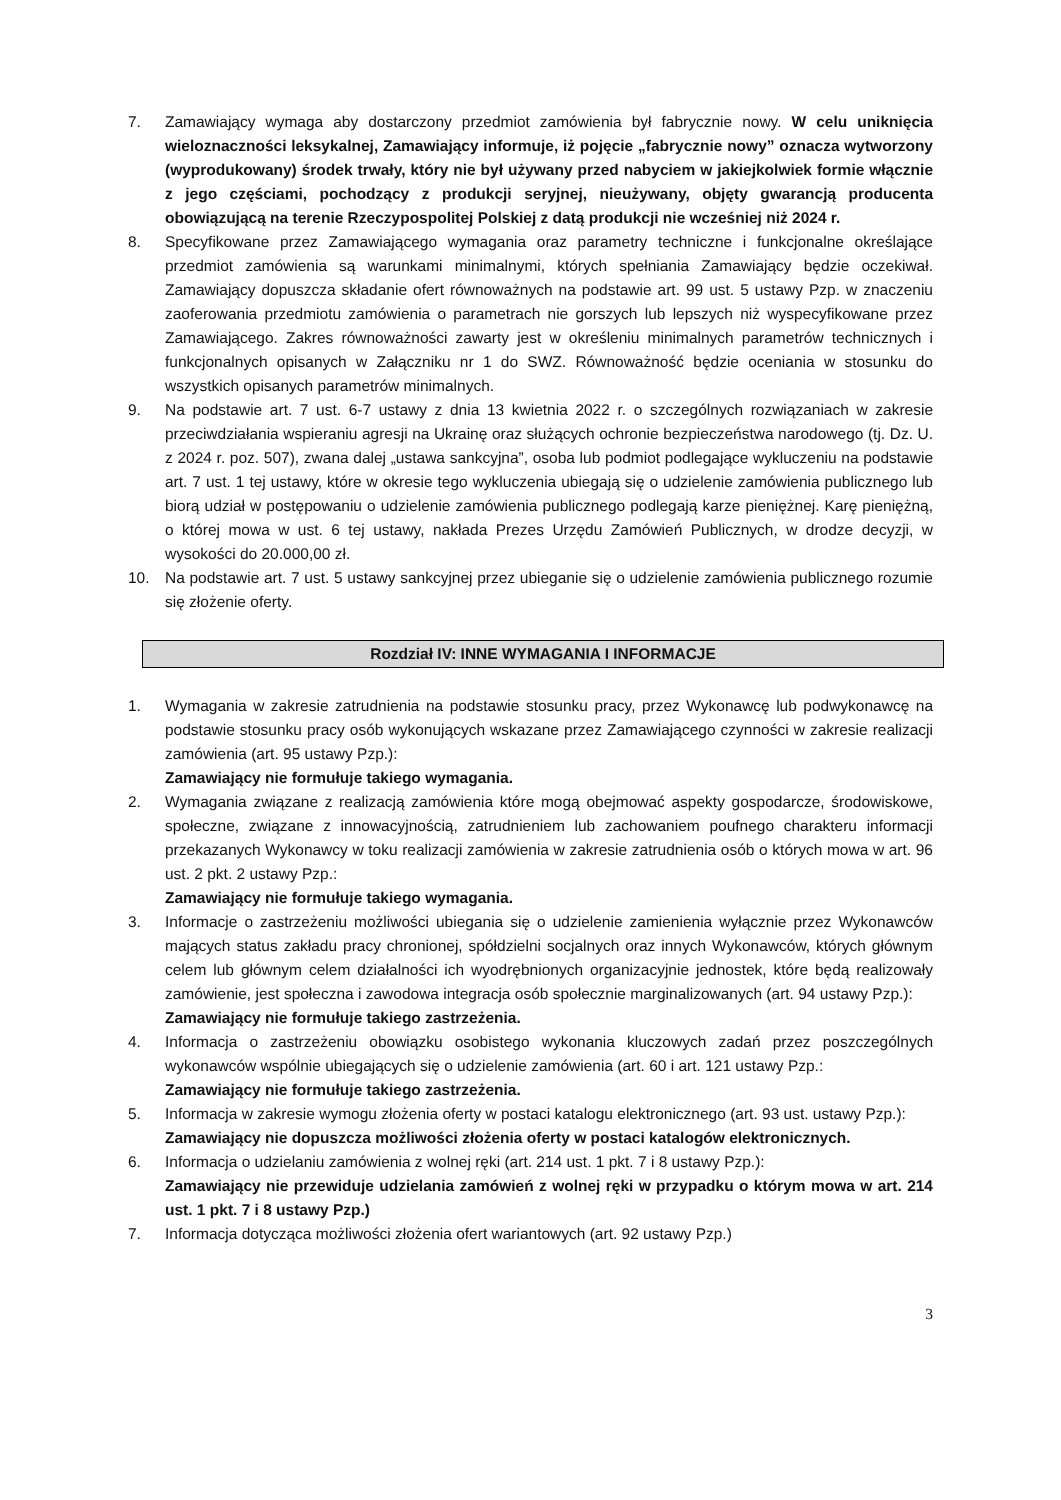7. Zamawiający wymaga aby dostarczony przedmiot zamówienia był fabrycznie nowy. W celu uniknięcia wieloznaczności leksykalnej, Zamawiający informuje, iż pojęcie „fabrycznie nowy” oznacza wytworzony (wyprodukowany) środek trwały, który nie był używany przed nabyciem w jakiejkolwiek formie włącznie z jego częściami, pochodzący z produkcji seryjnej, nieużywany, objęty gwarancją producenta obowiązującą na terenie Rzeczypospolitej Polskiej z datą produkcji nie wcześniej niż 2024 r.
8. Specyfikowane przez Zamawiającego wymagania oraz parametry techniczne i funkcjonalne określające przedmiot zamówienia są warunkami minimalnymi, których spełniania Zamawiający będzie oczekiwał. Zamawiający dopuszcza składanie ofert równoważnych na podstawie art. 99 ust. 5 ustawy Pzp. w znaczeniu zaoferowania przedmiotu zamówienia o parametrach nie gorszych lub lepszych niż wyspecyfikowane przez Zamawiającego. Zakres równoważności zawarty jest w określeniu minimalnych parametrów technicznych i funkcjonalnych opisanych w Załączniku nr 1 do SWZ. Równoważność będzie oceniania w stosunku do wszystkich opisanych parametrów minimalnych.
9. Na podstawie art. 7 ust. 6-7 ustawy z dnia 13 kwietnia 2022 r. o szczególnych rozwiązaniach w zakresie przeciwdziałania wspieraniu agresji na Ukrainę oraz służących ochronie bezpieczeństwa narodowego (tj. Dz. U. z 2024 r. poz. 507), zwana dalej „ustawa sankcyjna”, osoba lub podmiot podlegające wykluczeniu na podstawie art. 7 ust. 1 tej ustawy, które w okresie tego wykluczenia ubiegają się o udzielenie zamówienia publicznego lub biorą udział w postępowaniu o udzielenie zamówienia publicznego podlegają karze pieniężnej. Karę pieniężną, o której mowa w ust. 6 tej ustawy, nakłada Prezes Urzędu Zamówień Publicznych, w drodze decyzji, w wysokości do 20.000,00 zł.
10. Na podstawie art. 7 ust. 5 ustawy sankcyjnej przez ubieganie się o udzielenie zamówienia publicznego rozumie się złożenie oferty.
Rozdział IV: INNE WYMAGANIA I INFORMACJE
1. Wymagania w zakresie zatrudnienia na podstawie stosunku pracy, przez Wykonawcę lub podwykonawcę na podstawie stosunku pracy osób wykonujących wskazane przez Zamawiającego czynności w zakresie realizacji zamówienia (art. 95 ustawy Pzp.):
Zamawiający nie formułuje takiego wymagania.
2. Wymagania związane z realizacją zamówienia które mogą obejmować aspekty gospodarcze, środowiskowe, społeczne, związane z innowacyjnością, zatrudnieniem lub zachowaniem poufnego charakteru informacji przekazanych Wykonawcy w toku realizacji zamówienia w zakresie zatrudnienia osób o których mowa w art. 96 ust. 2 pkt. 2 ustawy Pzp.:
Zamawiający nie formułuje takiego wymagania.
3. Informacje o zastrzeżeniu możliwości ubiegania się o udzielenie zamienienia wyłącznie przez Wykonawców mających status zakładu pracy chronionej, spółdzielni socjalnych oraz innych Wykonawców, których głównym celem lub głównym celem działalności ich wyodrębnionych organizacyjnie jednostek, które będą realizowały zamówienie, jest społeczna i zawodowa integracja osób społecznie marginalizowanych (art. 94 ustawy Pzp.):
Zamawiający nie formułuje takiego zastrzeżenia.
4. Informacja o zastrzeżeniu obowiązku osobistego wykonania kluczowych zadań przez poszczególnych wykonawców wspólnie ubiegających się o udzielenie zamówienia (art. 60 i art. 121 ustawy Pzp.:
Zamawiający nie formułuje takiego zastrzeżenia.
5. Informacja w zakresie wymogu złożenia oferty w postaci katalogu elektronicznego (art. 93 ust. ustawy Pzp.):
Zamawiający nie dopuszcza możliwości złożenia oferty w postaci katalogów elektronicznych.
6. Informacja o udzielaniu zamówienia z wolnej ręki (art. 214 ust. 1 pkt. 7 i 8 ustawy Pzp.):
Zamawiający nie przewiduje udzielania zamówień z wolnej ręki w przypadku o którym mowa w art. 214 ust. 1 pkt. 7 i 8 ustawy Pzp.)
7. Informacja dotycząca możliwości złożenia ofert wariantowych (art. 92 ustawy Pzp.)
3